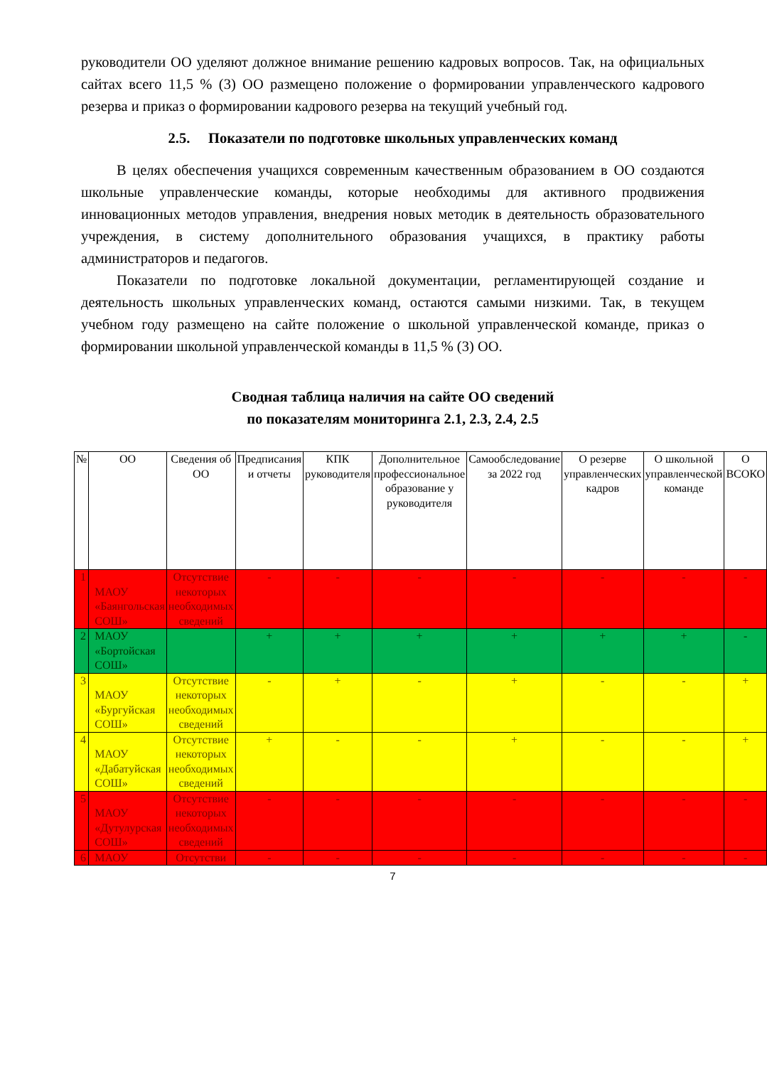руководители ОО уделяют должное внимание решению кадровых вопросов. Так, на официальных сайтах всего 11,5 % (3) ОО размещено положение о формировании управленческого кадрового резерва и приказ о формировании кадрового резерва на текущий учебный год.
2.5. Показатели по подготовке школьных управленческих команд
В целях обеспечения учащихся современным качественным образованием в ОО создаются школьные управленческие команды, которые необходимы для активного продвижения инновационных методов управления, внедрения новых методик в деятельность образовательного учреждения, в систему дополнительного образования учащихся, в практику работы администраторов и педагогов.
Показатели по подготовке локальной документации, регламентирующей создание и деятельность школьных управленческих команд, остаются самыми низкими. Так, в текущем учебном году размещено на сайте положение о школьной управленческой команде, приказ о формировании школьной управленческой команды в 11,5 % (3) ОО.
Сводная таблица наличия на сайте ОО сведений
по показателям мониторинга 2.1, 2.3, 2.4, 2.5
| № | ОО | Сведения об ОО | Предписания и отчеты | КПК руководителя | Дополнительное профессиональное образование у руководителя | Самообследование за 2022 год | О резерве управленческих кадров | О школьной управленческой команде | О ВСОКО |
| --- | --- | --- | --- | --- | --- | --- | --- | --- | --- |
| 1 | МАОУ «Баянгольская СОШ» | Отсутствие некоторых необходимых сведений | - | - | - | - | - | - | - |
| 2 | МАОУ «Бортойская СОШ» | | + | + | + | + | + | + | - |
| 3 | МАОУ «Бургуйская СОШ» | Отсутствие некоторых необходимых сведений | - | + | - | + | - | - | + |
| 4 | МАОУ «Дабатуйская СОШ» | Отсутствие некоторых необходимых сведений | + | - | - | + | - | - | + |
| 5 | МАОУ «Дутулурская СОШ» | Отсутствие некоторых необходимых сведений | - | - | - | - | - | - | - |
| 6 | МАОУ | Отсутстви | - | - | - | - | - | - | - |
7